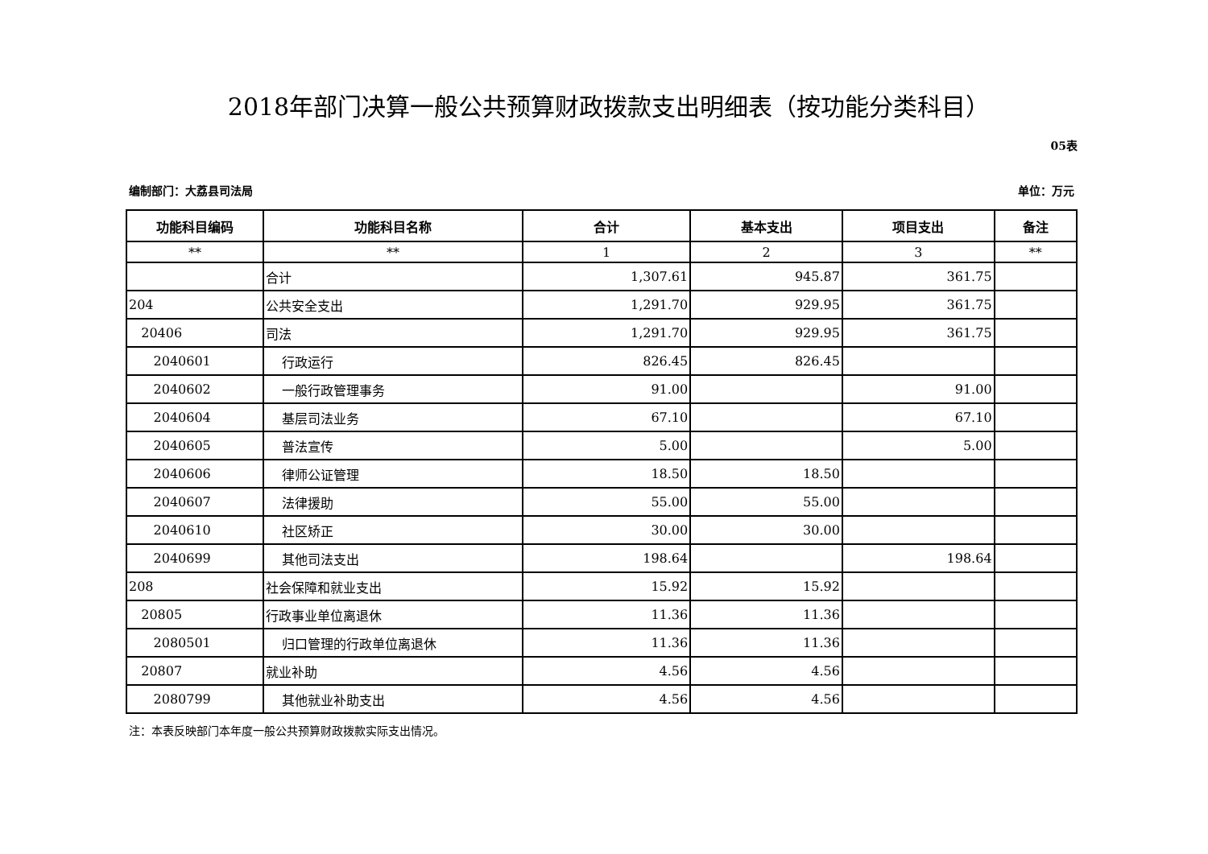2018年部门决算一般公共预算财政拨款支出明细表（按功能分类科目）
05表
编制部门：大荔县司法局 单位：万元
| 功能科目编码 | 功能科目名称 | 合计 | 基本支出 | 项目支出 | 备注 |
| --- | --- | --- | --- | --- | --- |
| ** | ** | 1 | 2 | 3 | ** |
| | 合计 | 1,307.61 | 945.87 | 361.75 | |
| 204 | 公共安全支出 | 1,291.70 | 929.95 | 361.75 | |
| 20406 | 司法 | 1,291.70 | 929.95 | 361.75 | |
| 2040601 | 行政运行 | 826.45 | 826.45 | | |
| 2040602 | 一般行政管理事务 | 91.00 | | 91.00 | |
| 2040604 | 基层司法业务 | 67.10 | | 67.10 | |
| 2040605 | 普法宣传 | 5.00 | | 5.00 | |
| 2040606 | 律师公证管理 | 18.50 | 18.50 | | |
| 2040607 | 法律援助 | 55.00 | 55.00 | | |
| 2040610 | 社区矫正 | 30.00 | 30.00 | | |
| 2040699 | 其他司法支出 | 198.64 | | 198.64 | |
| 208 | 社会保障和就业支出 | 15.92 | 15.92 | | |
| 20805 | 行政事业单位离退休 | 11.36 | 11.36 | | |
| 2080501 | 归口管理的行政单位离退休 | 11.36 | 11.36 | | |
| 20807 | 就业补助 | 4.56 | 4.56 | | |
| 2080799 | 其他就业补助支出 | 4.56 | 4.56 | | |
注：本表反映部门本年度一般公共预算财政拨款实际支出情况。